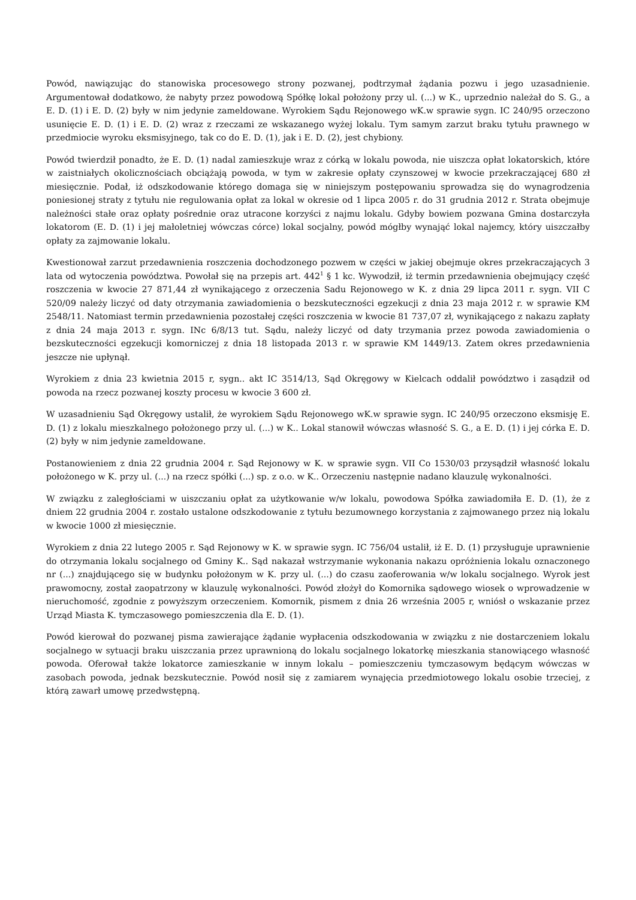Powód, nawiązując do stanowiska procesowego strony pozwanej, podtrzymał żądania pozwu i jego uzasadnienie. Argumentował dodatkowo, że nabyty przez powodową Spółkę lokal położony przy ul. (...) w K., uprzednio należał do S. G., a E. D. (1) i E. D. (2) były w nim jedynie zameldowane. Wyrokiem Sądu Rejonowego wK.w sprawie sygn. IC 240/95 orzeczono usunięcie E. D. (1) i E. D. (2) wraz z rzeczami ze wskazanego wyżej lokalu. Tym samym zarzut braku tytułu prawnego w przedmiocie wyroku eksmisyjnego, tak co do E. D. (1), jak i E. D. (2), jest chybiony.
Powód twierdził ponadto, że E. D. (1) nadal zamieszkuje wraz z córką w lokalu powoda, nie uiszcza opłat lokatorskich, które w zaistniałych okolicznościach obciążają powoda, w tym w zakresie opłaty czynszowej w kwocie przekraczającej 680 zł miesięcznie. Podał, iż odszkodowanie którego domaga się w niniejszym postępowaniu sprowadza się do wynagrodzenia poniesionej straty z tytułu nie regulowania opłat za lokal w okresie od 1 lipca 2005 r. do 31 grudnia 2012 r. Strata obejmuje należności stałe oraz opłaty pośrednie oraz utracone korzyści z najmu lokalu. Gdyby bowiem pozwana Gmina dostarczyła lokatorom (E. D. (1) i jej małoletniej wówczas córce) lokal socjalny, powód mógłby wynająć lokal najemcy, który uiszczałby opłaty za zajmowanie lokalu.
Kwestionował zarzut przedawnienia roszczenia dochodzonego pozwem w części w jakiej obejmuje okres przekraczających 3 lata od wytoczenia powództwa. Powołał się na przepis art. 442<sup>1</sup> § 1 kc. Wywodził, iż termin przedawnienia obejmujący część roszczenia w kwocie 27 871,44 zł wynikającego z orzeczenia Sadu Rejonowego w K. z dnia 29 lipca 2011 r. sygn. VII C 520/09 należy liczyć od daty otrzymania zawiadomienia o bezskuteczności egzekucji z dnia 23 maja 2012 r. w sprawie KM 2548/11. Natomiast termin przedawnienia pozostałej części roszczenia w kwocie 81 737,07 zł, wynikającego z nakazu zapłaty z dnia 24 maja 2013 r. sygn. INc 6/8/13 tut. Sądu, należy liczyć od daty trzymania przez powoda zawiadomienia o bezskuteczności egzekucji komorniczej z dnia 18 listopada 2013 r. w sprawie KM 1449/13. Zatem okres przedawnienia jeszcze nie upłynął.
Wyrokiem z dnia 23 kwietnia 2015 r, sygn.. akt IC 3514/13, Sąd Okręgowy w Kielcach oddalił powództwo i zasądził od powoda na rzecz pozwanej koszty procesu w kwocie 3 600 zł.
W uzasadnieniu Sąd Okręgowy ustalił, że wyrokiem Sądu Rejonowego wK.w sprawie sygn. IC 240/95 orzeczono eksmisję E. D. (1) z lokalu mieszkalnego położonego przy ul. (...) w K.. Lokal stanowił wówczas własność S. G., a E. D. (1) i jej córka E. D. (2) były w nim jedynie zameldowane.
Postanowieniem z dnia 22 grudnia 2004 r. Sąd Rejonowy w K. w sprawie sygn. VII Co 1530/03 przysądził własność lokalu położonego w K. przy ul. (...) na rzecz spółki (...) sp. z o.o. w K.. Orzeczeniu następnie nadano klauzulę wykonalności.
W związku z zaległościami w uiszczaniu opłat za użytkowanie w/w lokalu, powodowa Spółka zawiadomiła E. D. (1), że z dniem 22 grudnia 2004 r. zostało ustalone odszkodowanie z tytułu bezumownego korzystania z zajmowanego przez nią lokalu w kwocie 1000 zł miesięcznie.
Wyrokiem z dnia 22 lutego 2005 r. Sąd Rejonowy w K. w sprawie sygn. IC 756/04 ustalił, iż E. D. (1) przysługuje uprawnienie do otrzymania lokalu socjalnego od Gminy K.. Sąd nakazał wstrzymanie wykonania nakazu opróżnienia lokalu oznaczonego nr (...) znajdującego się w budynku położonym w K. przy ul. (...) do czasu zaoferowania w/w lokalu socjalnego. Wyrok jest prawomocny, został zaopatrzony w klauzulę wykonalności. Powód złożył do Komornika sądowego wiosek o wprowadzenie w nieruchomość, zgodnie z powyższym orzeczeniem. Komornik, pismem z dnia 26 września 2005 r, wniósł o wskazanie przez Urząd Miasta K. tymczasowego pomieszczenia dla E. D. (1).
Powód kierował do pozwanej pisma zawierające żądanie wypłacenia odszkodowania w związku z nie dostarczeniem lokalu socjalnego w sytuacji braku uiszczania przez uprawnioną do lokalu socjalnego lokatorkę mieszkania stanowiącego własność powoda. Oferował także lokatorce zamieszkanie w innym lokalu – pomieszczeniu tymczasowym będącym wówczas w zasobach powoda, jednak bezskutecznie. Powód nosił się z zamiarem wynajęcia przedmiotowego lokalu osobie trzeciej, z którą zawarł umowę przedwstępną.